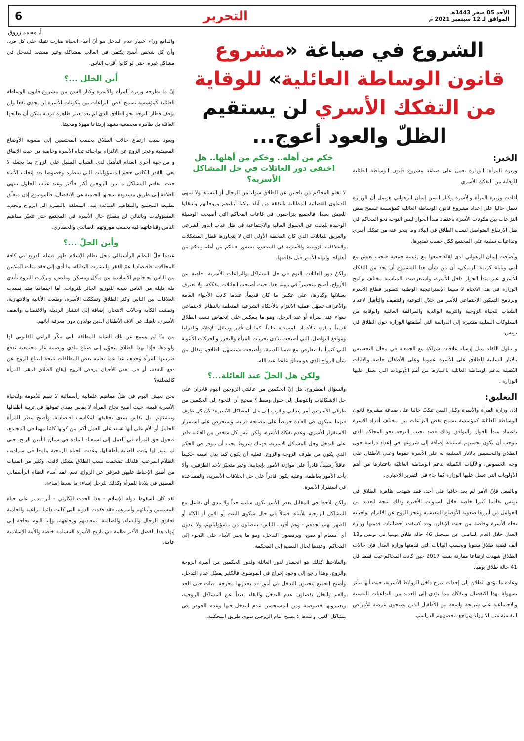الأحد 05 صفر 1443هـ
الموافق لـ 12 سبتمبر 2021 م
التحرير
6
أ. محمد زروق
الشروع في صياغة «مشروع قانون الوساطة العائلية» للوقاية من التفكك الأسري لن يستقيم الظلّ والعود أعوج...
الخبر:
وزيرة المرأة: الوزارة تعمل على صياغة مشروع قانون الوساطة العائلية للوقاية من التفكك الأسري
أفادت وزيرة المرأة والأسرة وكبار السن إيمان الزهواني هويمل أن الوزارة تعمل حاليا على إعداد مشروع قانون الوساطة العائلية كمؤسسة تسمح بفض النزاعات بين مكونات الأسرة باعتماد مبدأ الحوار ليس التوجه نحو المحاكم في ظل الارتفاع المتواصل لنسب الطلاق في البلاد وما ينجر عنه من تفكك أسري وتداعيات سلبية على المجتمع ككل حسب تقديرها.
وأضافت إيمان الزهواني لدى لقاء جمعها مع رئيسة جمعية «نحب نعيش مع أمي وبابا» كريمة الرميكي، أن من شأن هذا المشروع أن يحد من التفكك الأسري عبر مبدأ الحوار داخل الأسرة، واستعرضت بالمناسبة مختلف برامج الوزارة في هذا الاتجاه لا سيما الإستراتيجية الوطنية لتطوير قطاع الأسرة وبرنامج التمكين الاجتماعي للأسر من خلال التوعية والتثقيف والتأهيل لإعداد الشباب للحياة الزوجية والتربية الوالدية والمرافقة العائلية والوقاية من السلوكات السلبية مشيرة إلى الدراسة التي أطلقتها الوزارة حول الطلاق في تونس.
و تناول اللقاء سبل إرساء علاقات شراكة مع الجمعية في مجال التحسيس بالآثار السلبية للطلاق على الأسرة عموما وعلى الأطفال خاصة والآليات الكفيلة بدعم الوساطة العائلية باعتبارها من أهم الأولويات التي تعمل عليها الوزارة .
التعليق:
إذن وزارة المرأة والأسرة وكبار السن تنكبّ حاليا على صياغة مشروع قانون الوساطة العائلية كمؤسسة تسمح بفض النزاعات بين مختلف أفراد الأسرة باعتماد مبدأ الحوار والتوافق وذلك قصد تجنب التوجه نحو المحاكم الذي يتوجب أن يكون بحسبهم استثناء، إضافة إلى شروعها في إعداد دراسة حول الطلاق والتحسيس بالآثار السلبية له على الأسرة عموما وعلى الأطفال على وجه الخصوص، والآليات الكفيلة بدعم الوساطة العائليّة باعتبارها من أهم الأولويات التي تعمل عليها الوزارة كما جاء في التقرير الإخباري.
وبالفعل فإنّ الأمر لم يعد خافيا على أحد، فقد شهدت ظاهرة الطلاق في تونس تفاقما كبيرا خاصة خلال السنوات الأخيرة وذلك نتيجة للعديد من العوامل من أبرزها صعوبة الأوضاع المعيشية وعجز الزوج عن الالتزام بواجباته تجاه الأسرة وخاصة من حيث الإنفاق. وقد كشفت إحصائيات قدمتها وزارة العدل خلال العام الماضي عن تسجيل 46 حالة طلاق يوميا في تونس و13 ألف قضية طلاق سنويا وبحسب البيانات التي قدمتها وزارة العدل فإن حالات الطلاق شهدت ارتفاعا مقارنة بسنة 2017 حين كانت المحاكم تبت فقط في 41 حالة طلاق يوميا.
وعادة ما يؤدي الطلاق إلى إحداث شرخ داخل الروابط الأسرية، حيث أنها تتأثر بسهولة بهذا الانفصال وتتفكك مما يؤدي إلى العديد من التداعيات النفسية والاجتماعية على شريحة واسعة من الأطفال الذين يصبحون عرضة للأمراض النفسية مثل الانزواء وتراجع محصولهم الدراسي.
حَكم من أهله.. وحَكم من أهلها.. هل اختفى دور العائلات في حل المشاكل الأسرية؟
لا تخلو المحاكم من باحثين عن الطلاق سواء من الرجال أو النساء، ولا تنتهي الدعاوى القضائية المطالبة بالنفقة من آباء تركوا أبناءهم وزوجاتهم وانتقلوا للعيش بعيدا، فالجميع يتزاحمون في قاعات المحاكم التي أصبحت الوسيلة الوحيدة للبحث عن الحقوق المالية والاجتماعية في ظل غياب الدور الشرعي والعريق للعائلات الذي كان المحطة الأولى التي لا يتجاوزها قطار المشكلات والخلافات الزوجية والأسرية في المجتمع، بحضور «حكم من أهله وحكم من أهلها»، وإنهاء الأمور قبل تفاقمها.
ولكنّ دور العائلات اليوم في حل المشاكل والنزاعات الأسرية، خاصة بين الأزواج، أصبح منحسراً في زمننا هذا، حيث أصبحت العائلات مفككة، ولا تعترف بعقلائها وكبارها، على عكس ما كان قديماً، عندما كانت الأجواء العامة والأعراف تسهّل عملية الالتزام بالأحكام الشرعية المتعلقة بالنظام الاجتماعي سواء عند المرأة أو عند الرجل، وهو ما ينعكس على انخفاض نسب الطلاق قديماً مقارنة بالأعداد المسجلة حالياً، كما أن تأثير وسائل الإعلام والدراما ومواقع التواصل، التي أصبحت تنادي بحريات المرأة والتحرر والحركات الأنثوية التي كثيراً ما تتعارض مع قيمنا الدينية، وأصبحت تستسهل الطلاق، وتقلل من شأن الزواج الذي هو ميثاق غليظ عند الله.
ولكن هل الحلّ عند العائلة...؟
والسؤال المطروح، هل إنّ الحكمين من عائلتي الزوجين اليوم قادران على حل الإشكاليات والتوصل إلى حلول وسط ؟ صحيح أن اللجوء إلى الحكمين من طرفي الأسرتين أمر إيجابي وأقرب إلى حل المشاكل الأسرية؛ لأن كل طرف فيهما سيكون في العادة حريصاً على مصلحة قريبه، وسيحرص على استمرار الاستقرار الأسري، وعدم تفكك الأسرة، ولكن ليس كل شخص من العائلة قادر على التدخل وحل المشاكل الأسرية، فهناك شروط يجب أن تتوفر في الحكم الذي يكون من طرف الزوجة والزوج، فعليه أن يكون كما يدل اسمه حكيماً عاقلاً رشيداً، قادراً على موازنة الأمور بإيجابية، وغير متحيّز لأحد الطرفين، وألا يأخذ الأمور بعاطفة، وعليه يكون قادراً على حل الخلافات الأسرية، والمساعدة في استقرار الأسرة.
ولكن نلاحظ في المقابل بعض الأسر تكون سلبية جداً ولا تبدي أي تفاعل مع المشاكل الزوجية للأبناء، فمثلاً في حال شكوى البنت أو الابن أو الكنّة أو الصهر لهم، تجدهم - وهم أقرب الناس- يتنصلون من مسؤولياتهم، ولا يبدون أي اهتمام أو نصح، ويرفضون التدخل، وهو ما يجبر الأبناء على اللجوء إلى المحاكم، وعندها تُحال القضية إلى المحكمة.
والملاحظ كذلك هو انحسار لدور العائلة ولدور الحكمين من أسرة الزوجة والزوج، وهذا راجع إلى وجود إحراج في الموضوع، فالكثير يفضّل عدم التدخل، وأصبح الجميع يتجنبون التدخل في أمور قد يجدونها محرجة، فبات حتى الجد والعم والخال يفضلون عدم التدخل والبقاء بعيداً عن المشاكل الزوجية، ويعتبرونها خصوصية ومن المستحسن عدم التدخل فيها وعدم الخوض في مشاكل الغير، وعندها لا يصبح أمام الزوجين سوى طريق المحكمة.
والدافع وراء اختيار عدم التدخل هو أنّ أعباء الحياة صارت ثقيلة على كل فرد، وأن كل شخص أصبح يكتفي في الغالب بمشاكله وغير مستعد للتدخل في مشاكل غيره، حتى لو كانوا أقرب الناس.
أين الخلل ...؟
إنّ ما تطرحه وزيرة المرأة والأسرة وكبار السن من مشروع قانون الوساطة العائلية كمؤسسة تسمح بفض النزاعات بين مكونات الأسرة لن يجدي نفعا ولن يوقف قطار التوجه نحو الطلاق الذي لم يعد يعتبر ظاهرة فردية يمكن أن تعالجها العائلة بل ظاهرة مجتمعية تشهد إرتفاعا مهولا ومخيفا.
ويعود سبب ارتفاع حالات الطلاق بحسب المختصين إلى صعوبة الأوضاع المعيشية وعجز الزوج عن الالتزام بواجباته تجاه الأسرة وخاصة من حيث الإنفاق و من جهة أخرى انعدام التأهيل لدى الشباب المقبل على الزواج بما يجعله لا يعي بالقدر الكافي حجم المسؤوليات التي تنتظره وخصوصا بعد إنجاب الأبناء حيث تتفاقم المشاكل ما بين الزوجين أكثر فأكثر وعند غياب الحلول تنتهي العلاقة إلى طريق مسدودة نتيجتها الحتمية هي الانفصال، فالموضوع إذن متعلّق بطبيعة المجتمع والمفاهيم السائدة فيه، المتعلقة بالنظرة إلى الزواج وتحديد المسؤوليات وبالتالي لن ينصلح حال الأسرة في المجتمع حتى تتغيّر مفاهيم الناس وقناعاتهم فيه بحسب موروثهم العقائدي والحضاري.
وأين الحلّ ...؟
عندما حلّ النظام الرأسمالي محل نظام الإسلام ظهر فشله الذريع في كافة المجالات، فاقتصاديا عمّ الفقر وانتشرت البطالة، ما أدى إلى فقد مئات الملايين من الناس لحاجاتهم الأساسية من مأكل ومسكن وملبس، وتركزت الثروة بأيدي قلة قليلة من الناس نتيجة للتوزيع الجائر للثروات. أما اجتماعيا فقد فسدت العلاقات بين الناس وكثر الطلاق وتفككت الأسرة، وطغت الأنانية والانتهازية، وتفشت الكآبة وحالات الانتحار، إضافة إلى انتشار الرذيلة والاغتصاب والعنف الأسري، ناهيك عن آلاف الأطفال الذين يولدون دون معرفة آبائهم.
من منّا لم يسمع عن تلك الشابة المطلقة التي تنكّر الراعي القانوني لها ولولدها، فإذا بهذا الطلاق يتحوّل إلى ضياع مادي ووصمة عار مجتمعية تدفع ضريبتها المرأة وحدها، عدا عما تعانيه بعض المطلقات نتيجة امتناع الزوج عن دفع النفقة، أو في بعض الأحيان يرفض الزوج إيقاع الطلاق لتبقى المرأة كالمعلقة؟
نحن نعيش اليوم في ظلّ مفاهيم علمانية رأسمالية لا تقيم للأمومة وللحياة الأسرية قيمة، حيث أصبح نجاح المرأة لا يقاس بمدى تفوقها في تربية أطفالها وتنشئتهم، بل يقاس بمدى تحقيقها لمكاسب اقتصادية، وأصبح ينظر للمرأة الحامل أو الأم على أنها عبء على العمل أكثر من كونها كائنا مهما في المجتمع، فتحول حق المرأة في العمل إلى استعباد للمادة في سباق لتأمين الربح، حتى لم يتبق لها وقت للعناية بأطفالها، وغدت الحياة الزوجية ولوجا في سراديب الظلام المرعب، فلذلك تضخمت نسب الطلاق بشكل لافت، وكثير من الفتيات من أطبق الإحباط عليهن فعزفن عن الزواج. نعم، لقد أساء النظام الرأسمالي المطبق في بلادنا للمرأة وكذلك للرجل إساءة ما بعدها إساءة.
لقد كان لسقوط دولة الإسلام - هذا الحدث الكارثي - أثر مدمر على حياة المسلمين وأبنائهم وأسرهم، فقد فقدت الدولة التي كانت دائما الراعية والحامية لحقوق الرجال والنساء، والضامنة لسعادتهم ورفاههم، وإننا اليوم بحاجة إلى إنهاء هذا الفصل الأكثر ظلمة في تاريخ الأسرة المسلمة خاصة والأمة الإسلامية عامة.